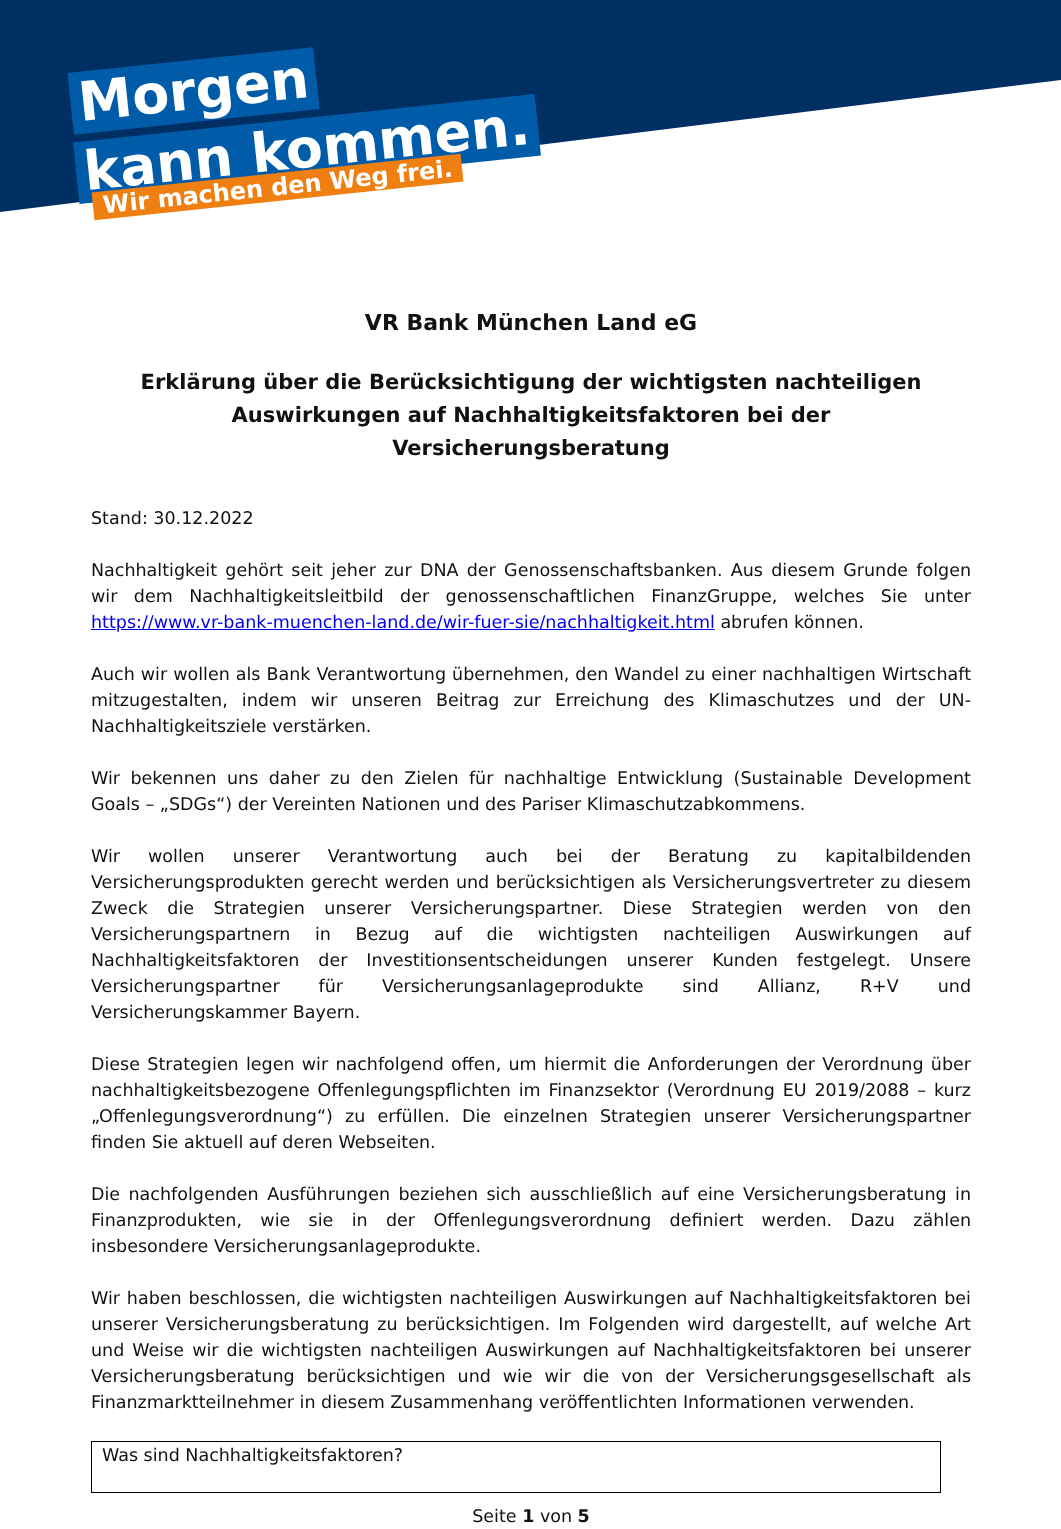Morgen
kann kommen.
Wir machen den Weg frei.
VR Bank München Land eG
Erklärung über die Berücksichtigung der wichtigsten nachteiligen Auswirkungen auf Nachhaltigkeitsfaktoren bei der Versicherungsberatung
Stand: 30.12.2022
Nachhaltigkeit gehört seit jeher zur DNA der Genossenschaftsbanken. Aus diesem Grunde folgen wir dem Nachhaltigkeitsleitbild der genossenschaftlichen FinanzGruppe, welches Sie unter https://www.vr-bank-muenchen-land.de/wir-fuer-sie/nachhaltigkeit.html abrufen können.
Auch wir wollen als Bank Verantwortung übernehmen, den Wandel zu einer nachhaltigen Wirtschaft mitzugestalten, indem wir unseren Beitrag zur Erreichung des Klimaschutzes und der UN-Nachhaltigkeitsziele verstärken.
Wir bekennen uns daher zu den Zielen für nachhaltige Entwicklung (Sustainable Development Goals – „SDGs“) der Vereinten Nationen und des Pariser Klimaschutzabkommens.
Wir wollen unserer Verantwortung auch bei der Beratung zu kapitalbildenden Versicherungsprodukten gerecht werden und berücksichtigen als Versicherungsvertreter zu diesem Zweck die Strategien unserer Versicherungspartner. Diese Strategien werden von den Versicherungspartnern in Bezug auf die wichtigsten nachteiligen Auswirkungen auf Nachhaltigkeitsfaktoren der Investitionsentscheidungen unserer Kunden festgelegt. Unsere Versicherungspartner für Versicherungsanlageprodukte sind Allianz, R+V und Versicherungskammer Bayern.
Diese Strategien legen wir nachfolgend offen, um hiermit die Anforderungen der Verordnung über nachhaltigkeitsbezogene Offenlegungspflichten im Finanzsektor (Verordnung EU 2019/2088 – kurz „Offenlegungsverordnung“) zu erfüllen. Die einzelnen Strategien unserer Versicherungspartner finden Sie aktuell auf deren Webseiten.
Die nachfolgenden Ausführungen beziehen sich ausschließlich auf eine Versicherungsberatung in Finanzprodukten, wie sie in der Offenlegungsverordnung definiert werden. Dazu zählen insbesondere Versicherungsanlageprodukte.
Wir haben beschlossen, die wichtigsten nachteiligen Auswirkungen auf Nachhaltigkeitsfaktoren bei unserer Versicherungsberatung zu berücksichtigen. Im Folgenden wird dargestellt, auf welche Art und Weise wir die wichtigsten nachteiligen Auswirkungen auf Nachhaltigkeitsfaktoren bei unserer Versicherungsberatung berücksichtigen und wie wir die von der Versicherungsgesellschaft als Finanzmarktteilnehmer in diesem Zusammenhang veröffentlichten Informationen verwenden.
Was sind Nachhaltigkeitsfaktoren?
Seite 1 von 5